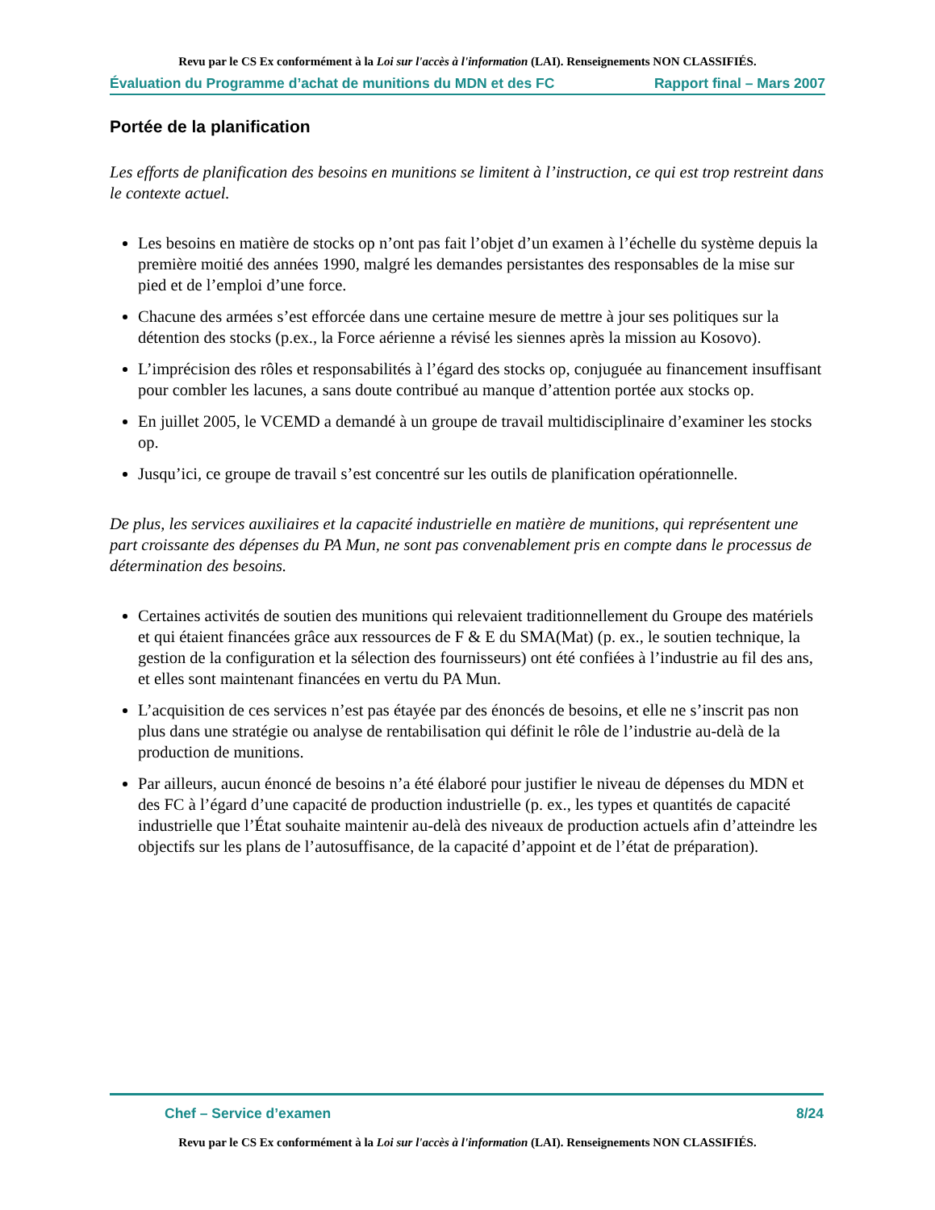Revu par le CS Ex conformément à la Loi sur l'accès à l'information (LAI). Renseignements NON CLASSIFIÉS.
Évaluation du Programme d’achat de munitions du MDN et des FC Rapport final – Mars 2007
Portée de la planification
Les efforts de planification des besoins en munitions se limitent à l’instruction, ce qui est trop restreint dans le contexte actuel.
Les besoins en matière de stocks op n’ont pas fait l’objet d’un examen à l’échelle du système depuis la première moitié des années 1990, malgré les demandes persistantes des responsables de la mise sur pied et de l’emploi d’une force.
Chacune des armées s’est efforcée dans une certaine mesure de mettre à jour ses politiques sur la détention des stocks (p.ex., la Force aérienne a révisé les siennes après la mission au Kosovo).
L’imprécision des rôles et responsabilités à l’égard des stocks op, conjuguée au financement insuffisant pour combler les lacunes, a sans doute contribué au manque d’attention portée aux stocks op.
En juillet 2005, le VCEMD a demandé à un groupe de travail multidisciplinaire d’examiner les stocks op.
Jusqu’ici, ce groupe de travail s’est concentré sur les outils de planification opérationnelle.
De plus, les services auxiliaires et la capacité industrielle en matière de munitions, qui représentent une part croissante des dépenses du PA Mun, ne sont pas convenablement pris en compte dans le processus de détermination des besoins.
Certaines activités de soutien des munitions qui relevaient traditionnellement du Groupe des matériels et qui étaient financées grâce aux ressources de F & E du SMA(Mat) (p. ex., le soutien technique, la gestion de la configuration et la sélection des fournisseurs) ont été confiées à l’industrie au fil des ans, et elles sont maintenant financées en vertu du PA Mun.
L’acquisition de ces services n’est pas étayée par des énoncés de besoins, et elle ne s’inscrit pas non plus dans une stratégie ou analyse de rentabilisation qui définit le rôle de l’industrie au-delà de la production de munitions.
Par ailleurs, aucun énoncé de besoins n’a été élaboré pour justifier le niveau de dépenses du MDN et des FC à l’égard d’une capacité de production industrielle (p. ex., les types et quantités de capacité industrielle que l’État souhaite maintenir au-delà des niveaux de production actuels afin d’atteindre les objectifs sur les plans de l’autosuffisance, de la capacité d’appoint et de l’état de préparation).
Chef – Service d’examen 8/24
Revu par le CS Ex conformément à la Loi sur l'accès à l'information (LAI). Renseignements NON CLASSIFIÉS.